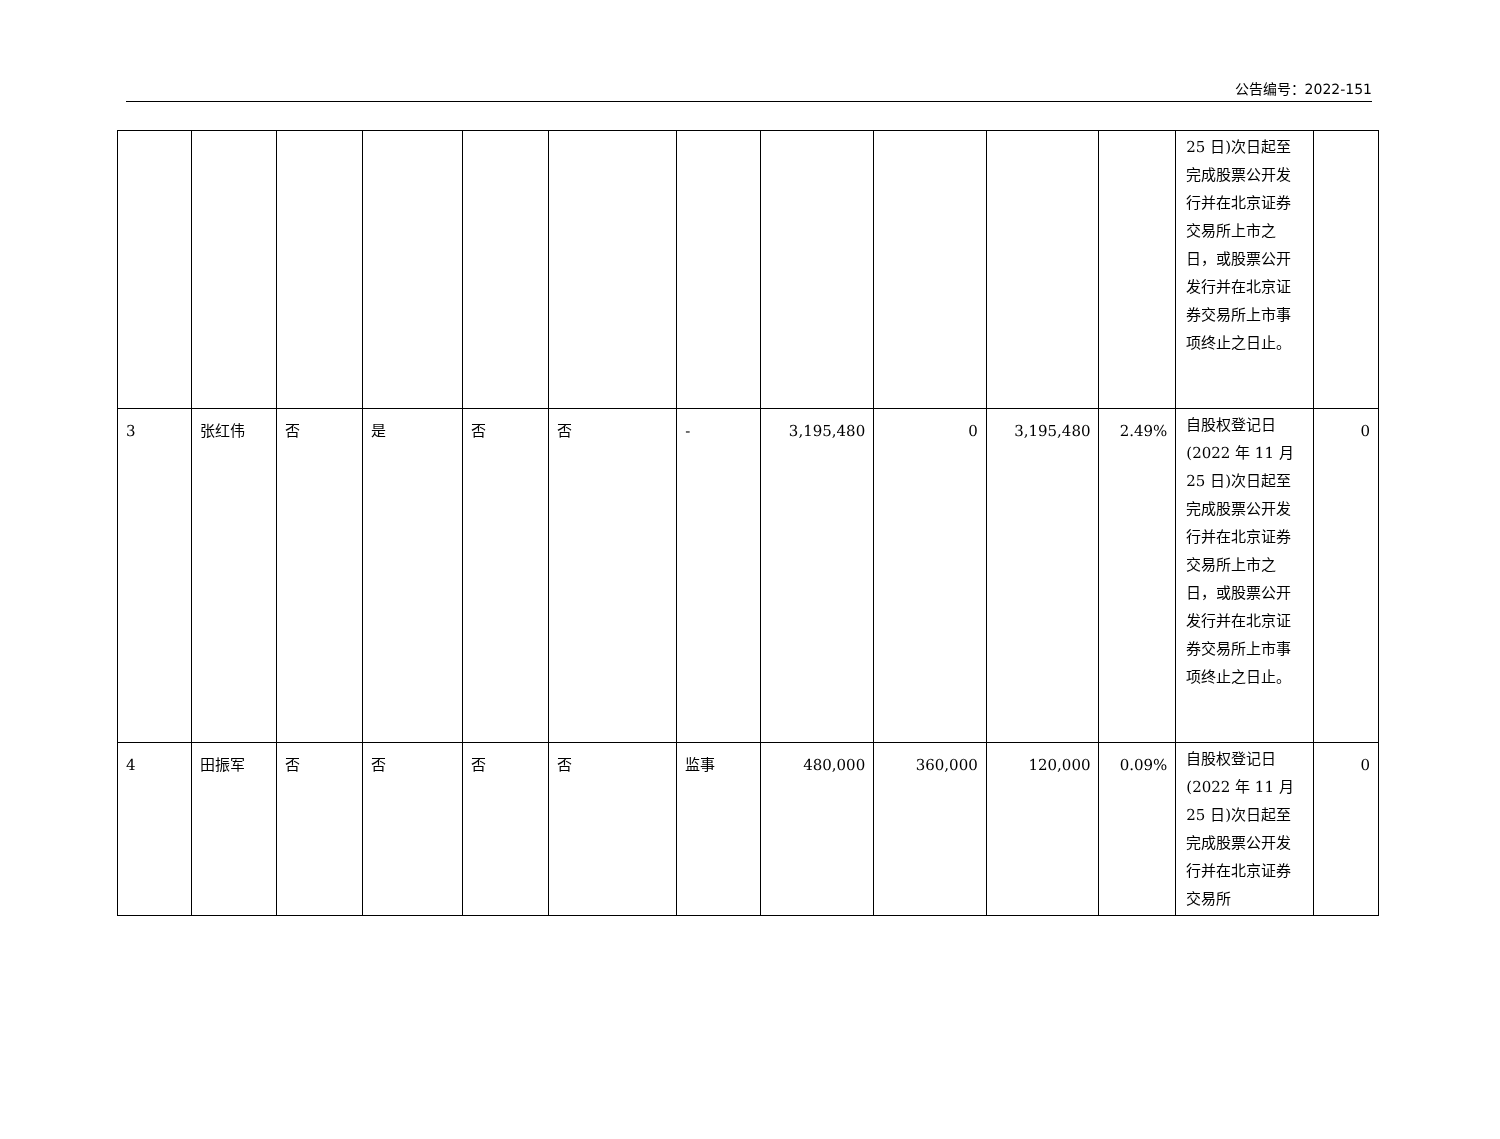公告编号：2022-151
| | | | | | | | | | | | 25 日)次日起至完成股票公开发行并在北京证券交易所上市之日，或股票公开发行并在北京证券交易所上市事项终止之日止。 | |
| 3 | 张红伟 | 否 | 是 | 否 | 否 | - | 3,195,480 | 0 | 3,195,480 | 2.49% | 自股权登记日(2022 年 11 月 25 日)次日起至完成股票公开发行并在北京证券交易所上市之日，或股票公开发行并在北京证券交易所上市事项终止之日止。 | 0 |
| 4 | 田振军 | 否 | 否 | 否 | 否 | 监事 | 480,000 | 360,000 | 120,000 | 0.09% | 自股权登记日(2022 年 11 月 25 日)次日起至完成股票公开发行并在北京证券交易所 | 0 |